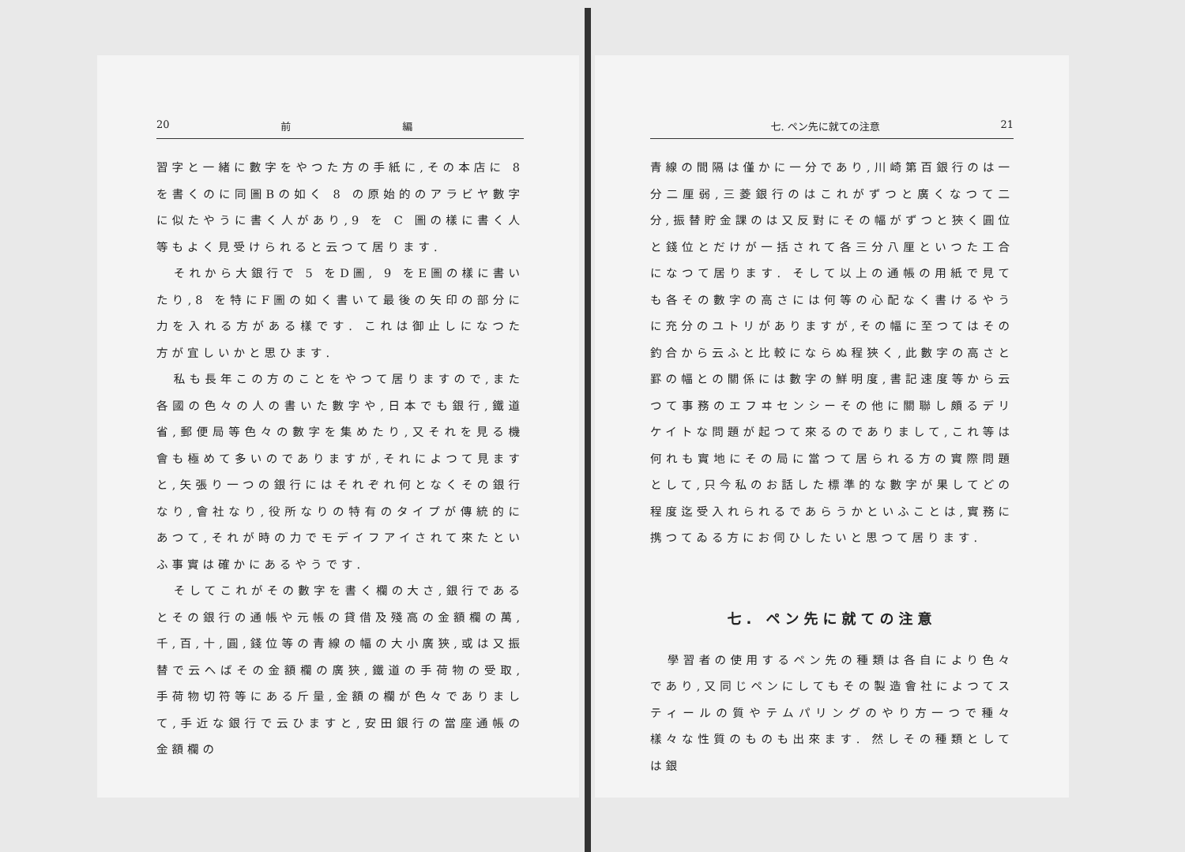20 前 編
習字と一緒に數字をやつた方の手紙に,その本店に 8 を書くのに同圖Bの如く 8 の原始的のアラビヤ數字に似たやうに書く人があり,9 を C 圖の樣に書く人等もよく見受けられると云つて居ります.
それから大銀行で 5 をD圖, 9 をE圖の樣に書いたり,8 を特にF圖の如く書いて最後の矢印の部分に力を入れる方がある樣です. これは御止しになつた方が宜しいかと思ひます.
私も長年この方のことをやつて居りますので,また各國の色々の人の書いた數字や,日本でも銀行,鐵道省,郵便局等色々の數字を集めたり,又それを見る機會も極めて多いのでありますが,それによつて見ますと,矢張り一つの銀行にはそれぞれ何となくその銀行なり,會社なり,役所なりの特有のタイプが傳統的にあつて,それが時の力でモデイフアイされて來たといふ事實は確かにあるやうです.
そしてこれがその數字を書く欄の大さ,銀行であるとその銀行の通帳や元帳の貸借及殘高の金額欄の萬,千,百,十,圓,錢位等の青線の幅の大小廣狹,或は又振替で云へばその金額欄の廣狹,鐵道の手荷物の受取,手荷物切符等にある斤量,金額の欄が色々でありまして,手近な銀行で云ひますと,安田銀行の當座通帳の金額欄の
七. ペン先に就ての注意 21
青線の間隔は僅かに一分であり,川崎第百銀行のは一分二厘弱,三菱銀行のはこれがずつと廣くなつて二分,振替貯金課のは又反對にその幅がずつと狹く圓位と錢位とだけが一括されて各三分八厘といつた工合になつて居ります. そして以上の通帳の用紙で見ても各その數字の高さには何等の心配なく書けるやうに充分のユトリがありますが,その幅に至つてはその釣合から云ふと比較にならぬ程狹く,此數字の高さと罫の幅との關係には數字の鮮明度,書記速度等から云つて事務のエフヰセンシーその他に關聯し頗るデリケイトな問題が起つて來るのでありまして,これ等は何れも實地にその局に當つて居られる方の實際問題として,只今私のお話した標準的な數字が果してどの程度迄受入れられるであらうかといふことは,實務に携つてゐる方にお伺ひしたいと思つて居ります.
七. ペン先に就ての注意
學習者の使用するペン先の種類は各自により色々であり,又同じペンにしてもその製造會社によつてスティールの質やテムパリングのやり方一つで種々樣々な性質のものも出來ます. 然しその種類としては銀